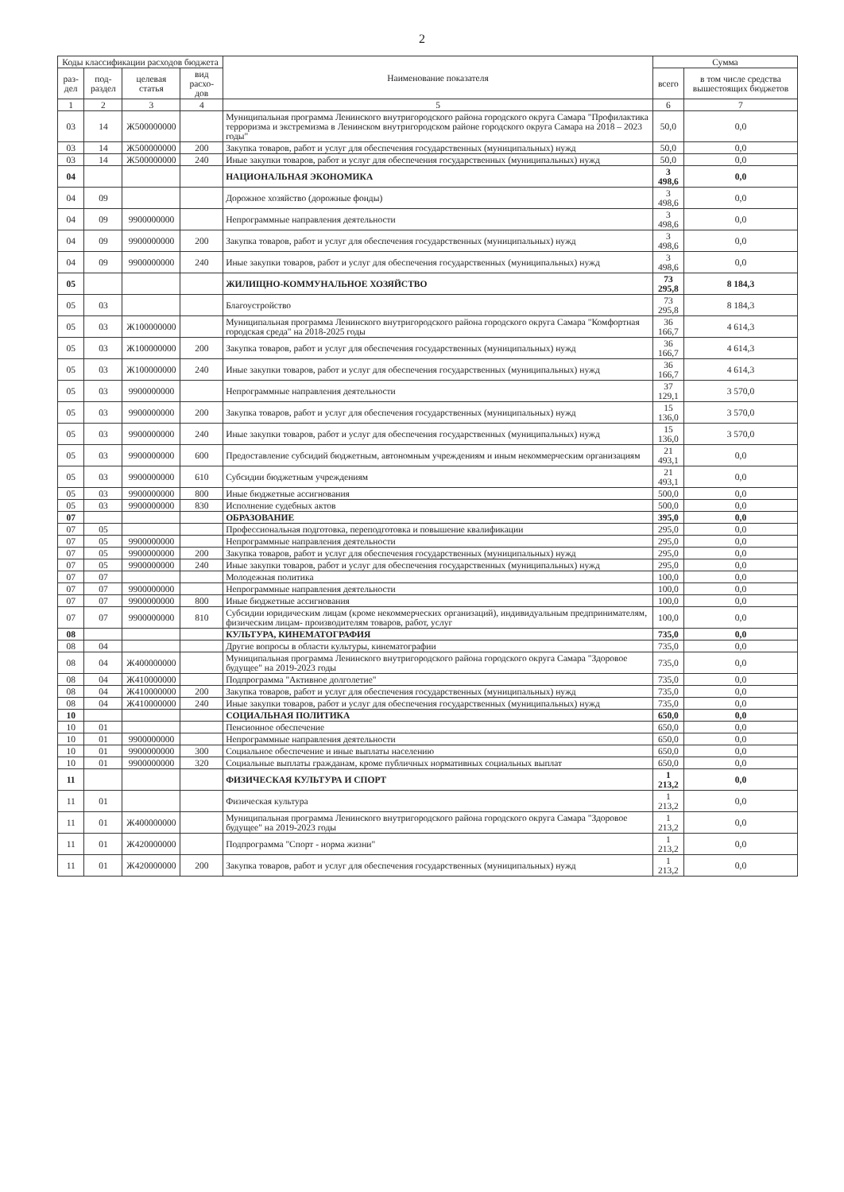2
| Коды классификации расходов бюджета | | | | Наименование показателя | Сумма | |
| --- | --- | --- | --- | --- | --- | --- |
| раз-дел | под-раздел | целевая статья | вид расхо-дов | | всего | в том числе средства вышестоящих бюджетов |
| 1 | 2 | 3 | 4 | 5 | 6 | 7 |
| 03 | 14 | Ж500000000 | | Муниципальная программа Ленинского внутригородского района городского округа Самара "Профилактика терроризма и экстремизма в Ленинском внутригородском районе городского округа Самара на 2018 – 2023 годы" | 50,0 | 0,0 |
| 03 | 14 | Ж500000000 | 200 | Закупка товаров, работ и услуг для обеспечения государственных (муниципальных) нужд | 50,0 | 0,0 |
| 03 | 14 | Ж500000000 | 240 | Иные закупки товаров, работ и услуг для обеспечения государственных (муниципальных) нужд | 50,0 | 0,0 |
| 04 | | | | НАЦИОНАЛЬНАЯ ЭКОНОМИКА | 3 498,6 | 0,0 |
| 04 | 09 | | | Дорожное хозяйство (дорожные фонды) | 3 498,6 | 0,0 |
| 04 | 09 | 9900000000 | | Непрограммные направления деятельности | 3 498,6 | 0,0 |
| 04 | 09 | 9900000000 | 200 | Закупка товаров, работ и услуг для обеспечения государственных (муниципальных) нужд | 3 498,6 | 0,0 |
| 04 | 09 | 9900000000 | 240 | Иные закупки товаров, работ и услуг для обеспечения государственных (муниципальных) нужд | 3 498,6 | 0,0 |
| 05 | | | | ЖИЛИЩНО-КОММУНАЛЬНОЕ ХОЗЯЙСТВО | 73 295,8 | 8 184,3 |
| 05 | 03 | | | Благоустройство | 73 295,8 | 8 184,3 |
| 05 | 03 | Ж100000000 | | Муниципальная программа Ленинского внутригородского района городского округа Самара "Комфортная городская среда" на 2018-2025 годы | 36 166,7 | 4 614,3 |
| 05 | 03 | Ж100000000 | 200 | Закупка товаров, работ и услуг для обеспечения государственных (муниципальных) нужд | 36 166,7 | 4 614,3 |
| 05 | 03 | Ж100000000 | 240 | Иные закупки товаров, работ и услуг для обеспечения государственных (муниципальных) нужд | 36 166,7 | 4 614,3 |
| 05 | 03 | 9900000000 | | Непрограммные направления деятельности | 37 129,1 | 3 570,0 |
| 05 | 03 | 9900000000 | 200 | Закупка товаров, работ и услуг для обеспечения государственных (муниципальных) нужд | 15 136,0 | 3 570,0 |
| 05 | 03 | 9900000000 | 240 | Иные закупки товаров, работ и услуг для обеспечения государственных (муниципальных) нужд | 15 136,0 | 3 570,0 |
| 05 | 03 | 9900000000 | 600 | Предоставление субсидий бюджетным, автономным учреждениям и иным некоммерческим организациям | 21 493,1 | 0,0 |
| 05 | 03 | 9900000000 | 610 | Субсидии бюджетным учреждениям | 21 493,1 | 0,0 |
| 05 | 03 | 9900000000 | 800 | Иные бюджетные ассигнования | 500,0 | 0,0 |
| 05 | 03 | 9900000000 | 830 | Исполнение судебных актов | 500,0 | 0,0 |
| 07 | | | | ОБРАЗОВАНИЕ | 395,0 | 0,0 |
| 07 | 05 | | | Профессиональная подготовка, переподготовка и повышение квалификации | 295,0 | 0,0 |
| 07 | 05 | 9900000000 | | Непрограммные направления деятельности | 295,0 | 0,0 |
| 07 | 05 | 9900000000 | 200 | Закупка товаров, работ и услуг для обеспечения государственных (муниципальных) нужд | 295,0 | 0,0 |
| 07 | 05 | 9900000000 | 240 | Иные закупки товаров, работ и услуг для обеспечения государственных (муниципальных) нужд | 295,0 | 0,0 |
| 07 | 07 | | | Молодежная политика | 100,0 | 0,0 |
| 07 | 07 | 9900000000 | | Непрограммные направления деятельности | 100,0 | 0,0 |
| 07 | 07 | 9900000000 | 800 | Иные бюджетные ассигнования | 100,0 | 0,0 |
| 07 | 07 | 9900000000 | 810 | Субсидии юридическим лицам (кроме некоммерческих организаций), индивидуальным предпринимателям, физическим лицам- производителям товаров, работ, услуг | 100,0 | 0,0 |
| 08 | | | | КУЛЬТУРА, КИНЕМАТОГРАФИЯ | 735,0 | 0,0 |
| 08 | 04 | | | Другие вопросы в области культуры, кинематографии | 735,0 | 0,0 |
| 08 | 04 | Ж400000000 | | Муниципальная программа Ленинского внутригородского района городского округа Самара "Здоровое будущее" на 2019-2023 годы | 735,0 | 0,0 |
| 08 | 04 | Ж410000000 | | Подпрограмма "Активное долголетие" | 735,0 | 0,0 |
| 08 | 04 | Ж410000000 | 200 | Закупка товаров, работ и услуг для обеспечения государственных (муниципальных) нужд | 735,0 | 0,0 |
| 08 | 04 | Ж410000000 | 240 | Иные закупки товаров, работ и услуг для обеспечения государственных (муниципальных) нужд | 735,0 | 0,0 |
| 10 | | | | СОЦИАЛЬНАЯ ПОЛИТИКА | 650,0 | 0,0 |
| 10 | 01 | | | Пенсионное обеспечение | 650,0 | 0,0 |
| 10 | 01 | 9900000000 | | Непрограммные направления деятельности | 650,0 | 0,0 |
| 10 | 01 | 9900000000 | 300 | Социальное обеспечение и иные выплаты населению | 650,0 | 0,0 |
| 10 | 01 | 9900000000 | 320 | Социальные выплаты гражданам, кроме публичных нормативных социальных выплат | 650,0 | 0,0 |
| 11 | | | | ФИЗИЧЕСКАЯ КУЛЬТУРА И СПОРТ | 1 213,2 | 0,0 |
| 11 | 01 | | | Физическая культура | 1 213,2 | 0,0 |
| 11 | 01 | Ж400000000 | | Муниципальная программа Ленинского внутригородского района городского округа Самара "Здоровое будущее" на 2019-2023 годы | 1 213,2 | 0,0 |
| 11 | 01 | Ж420000000 | | Подпрограмма "Спорт - норма жизни" | 1 213,2 | 0,0 |
| 11 | 01 | Ж420000000 | 200 | Закупка товаров, работ и услуг для обеспечения государственных (муниципальных) нужд | 1 213,2 | 0,0 |